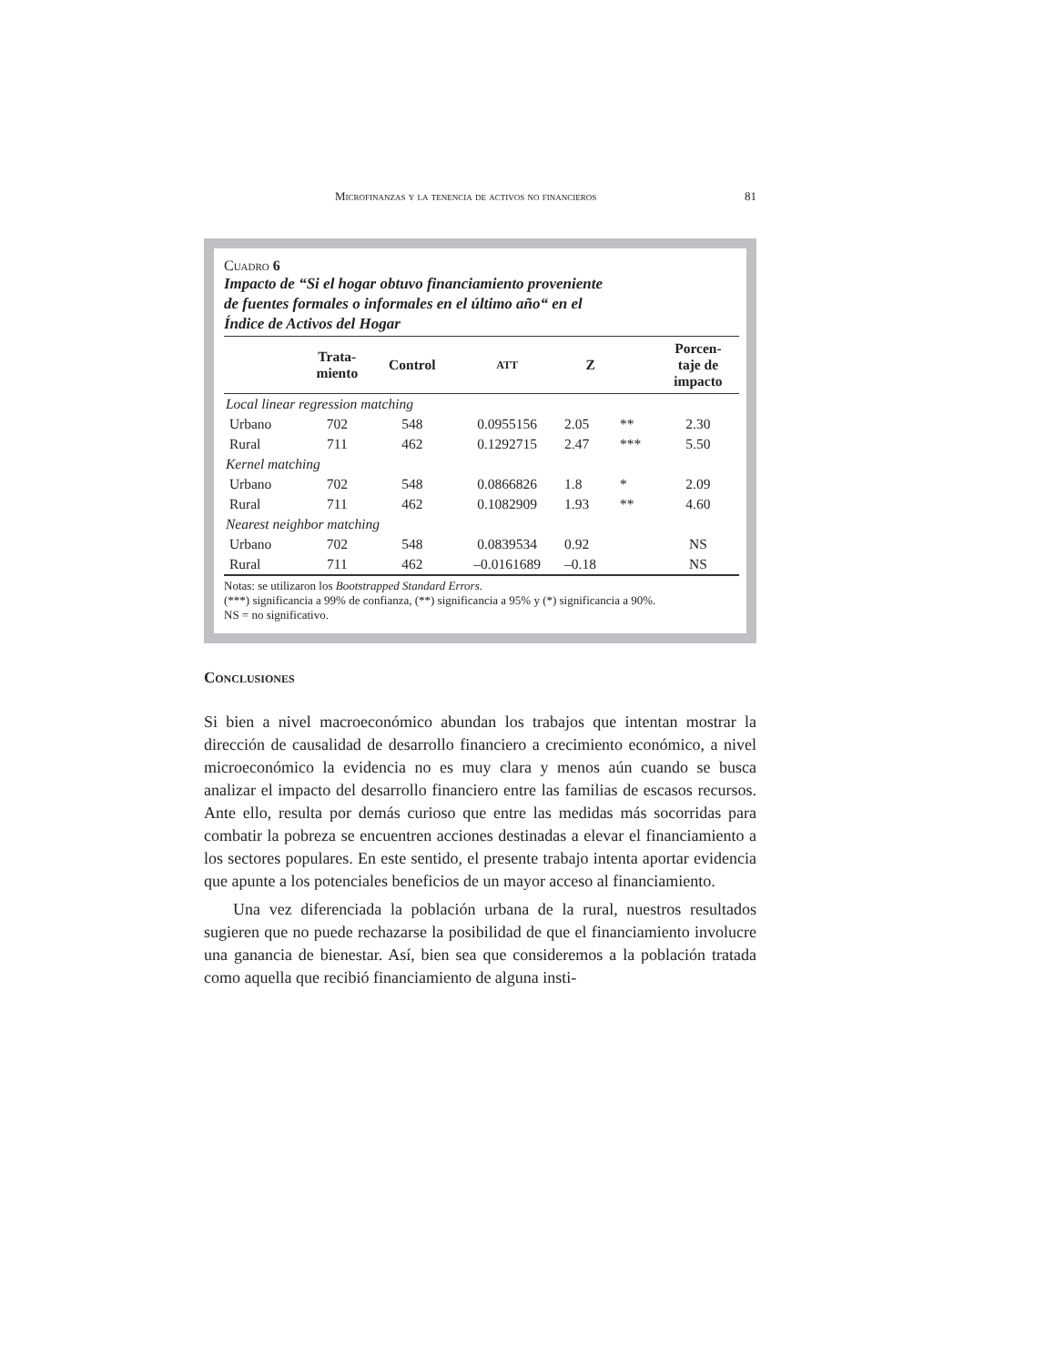Microfinanzas y la tenencia de activos no financieros 81
Cuadro 6
Impacto de “Si el hogar obtuvo financiamiento proveniente
de fuentes formales o informales en el último año“ en el
Índice de Activos del Hogar
| | Trata- miento | Control | ATT | Z | | Porcen- taje de impacto |
| --- | --- | --- | --- | --- | --- | --- |
| Local linear regression matching | | | | | | |
| Urbano | 702 | 548 | 0.0955156 | 2.05 | ** | 2.30 |
| Rural | 711 | 462 | 0.1292715 | 2.47 | *** | 5.50 |
| Kernel matching | | | | | | |
| Urbano | 702 | 548 | 0.0866826 | 1.8 | * | 2.09 |
| Rural | 711 | 462 | 0.1082909 | 1.93 | ** | 4.60 |
| Nearest neighbor matching | | | | | | |
| Urbano | 702 | 548 | 0.0839534 | 0.92 | | NS |
| Rural | 711 | 462 | –0.0161689 | –0.18 | | NS |
Notas: se utilizaron los Bootstrapped Standard Errors.
(***) significancia a 99% de confianza, (**) significancia a 95% y (*) significancia a 90%.
NS = no significativo.
Conclusiones
Si bien a nivel macroeconómico abundan los trabajos que intentan mostrar la dirección de causalidad de desarrollo financiero a crecimiento económico, a nivel microeconómico la evidencia no es muy clara y menos aún cuando se busca analizar el impacto del desarrollo financiero entre las familias de escasos recursos. Ante ello, resulta por demás curioso que entre las medidas más socorridas para combatir la pobreza se encuentren acciones destinadas a elevar el financiamiento a los sectores populares. En este sentido, el presente trabajo intenta aportar evidencia que apunte a los potenciales beneficios de un mayor acceso al financiamiento.
Una vez diferenciada la población urbana de la rural, nuestros resultados sugieren que no puede rechazarse la posibilidad de que el financiamiento involucre una ganancia de bienestar. Así, bien sea que consideremos a la población tratada como aquella que recibió financiamiento de alguna insti-